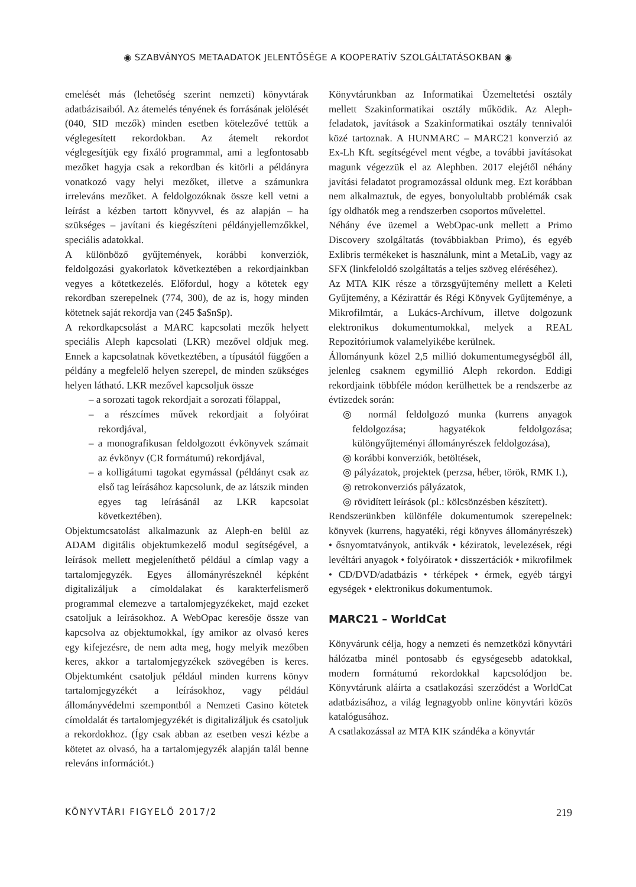◉ SZABVÁNYOS METAADATOK JELENTŐSÉGE A KOOPERATÍV SZOLGÁLTATÁSOKBAN ◉
emelését más (lehetőség szerint nemzeti) könyvtárak adatbázisaiból. Az átemelés tényének és forrásának jelölését (040, SID mezők) minden esetben kötelezővé tettük a véglegesített rekordokban. Az átemelt rekordot véglegesítjük egy fixáló programmal, ami a legfontosabb mezőket hagyja csak a rekordban és kitörli a példányra vonatkozó vagy helyi mezőket, illetve a számunkra irreleváns mezőket. A feldolgozóknak össze kell vetni a leírást a kézben tartott könyvvel, és az alapján – ha szükséges – javítani és kiegészíteni példányjellemzőkkel, speciális adatokkal.
A különböző gyűjtemények, korábbi konverziók, feldolgozási gyakorlatok következtében a rekordjainkban vegyes a kötetkezelés. Előfordul, hogy a kötetek egy rekordban szerepelnek (774, 300), de az is, hogy minden kötetnek saját rekordja van (245 $a$n$p).
A rekordkapcsolást a MARC kapcsolati mezők helyett speciális Aleph kapcsolati (LKR) mezővel oldjuk meg. Ennek a kapcsolatnak következtében, a típusától függően a példány a megfelelő helyen szerepel, de minden szükséges helyen látható. LKR mezővel kapcsoljuk össze
– a sorozati tagok rekordjait a sorozati főlappal,
– a részcímes művek rekordjait a folyóirat rekordjával,
– a monografikusan feldolgozott évkönyvek számait az évkönyv (CR formátumú) rekordjával,
– a kolligátumi tagokat egymással (példányt csak az első tag leírásához kapcsolunk, de az látszik minden egyes tag leírásánál az LKR kapcsolat következtében).
Objektumcsatolást alkalmazunk az Aleph-en belül az ADAM digitális objektumkezelő modul segítségével, a leírások mellett megjeleníthető például a címlap vagy a tartalomjegyzék. Egyes állományrészeknél képként digitalizáljuk a címoldalakat és karakterfelismerő programmal elemezve a tartalomjegyzékeket, majd ezeket csatoljuk a leírásokhoz. A WebOpac keresője össze van kapcsolva az objektumokkal, így amikor az olvasó keres egy kifejezésre, de nem adta meg, hogy melyik mezőben keres, akkor a tartalomjegyzékek szövegében is keres. Objektumként csatoljuk például minden kurrens könyv tartalomjegyzékét a leírásokhoz, vagy például állományvédelmi szempontból a Nemzeti Casino kötetek címoldalát és tartalomjegyzékét is digitalizáljuk és csatoljuk a rekordokhoz. (Így csak abban az esetben veszi kézbe a kötetet az olvasó, ha a tartalomjegyzék alapján talál benne releváns információt.)
Könyvtárunkban az Informatikai Üzemeltetési osztály mellett Szakinformatikai osztály működik. Az Aleph-feladatok, javítások a Szakinformatikai osztály tennivalói közé tartoznak. A HUNMARC – MARC21 konverzió az Ex-Lh Kft. segítségével ment végbe, a további javításokat magunk végezzük el az Alephben. 2017 elejétől néhány javítási feladatot programozással oldunk meg. Ezt korábban nem alkalmaztuk, de egyes, bonyolultabb problémák csak így oldhatók meg a rendszerben csoportos művelettel.
Néhány éve üzemel a WebOpac-unk mellett a Primo Discovery szolgáltatás (továbbiakban Primo), és egyéb Exlibris termékeket is használunk, mint a MetaLib, vagy az SFX (linkfeloldó szolgáltatás a teljes szöveg eléréséhez).
Az MTA KIK része a törzsgyűjtemény mellett a Keleti Gyűjtemény, a Kézirattár és Régi Könyvek Gyűjteménye, a Mikrofilmtár, a Lukács-Archívum, illetve dolgozunk elektronikus dokumentumokkal, melyek a REAL Repozitóriumok valamelyikébe kerülnek.
Állományunk közel 2,5 millió dokumentumegységből áll, jelenleg csaknem egymillió Aleph rekordon. Eddigi rekordjaink többféle módon kerülhettek be a rendszerbe az évtizedek során:
◎ normál feldolgozó munka (kurrens anyagok feldolgozása; hagyatékok feldolgozása; különgyűjteményi állományrészek feldolgozása),
◎ korábbi konverziók, betöltések,
◎ pályázatok, projektek (perzsa, héber, török, RMK I.),
◎ retrokonverziós pályázatok,
◎ rövidített leírások (pl.: kölcsönzésben készített).
Rendszerünkben különféle dokumentumok szerepelnek: könyvek (kurrens, hagyatéki, régi könyves állományrészek) • ősnyomtatványok, antikvák • kéziratok, levelezések, régi levéltári anyagok • folyóiratok • disszertációk • mikrofilmek • CD/DVD/adatbázis • térképek • érmek, egyéb tárgyi egységek • elektronikus dokumentumok.
MARC21 – WorldCat
Könyvárunk célja, hogy a nemzeti és nemzetközi könyvtári hálózatba minél pontosabb és egységesebb adatokkal, modern formátumú rekordokkal kapcsolódjon be. Könyvtárunk aláírta a csatlakozási szerződést a WorldCat adatbázisához, a világ legnagyobb online könyvtári közös katalógusához.
A csatlakozással az MTA KIK szándéka a könyvtár
KÖNYVTÁRI FIGYELŐ 2017/2 219